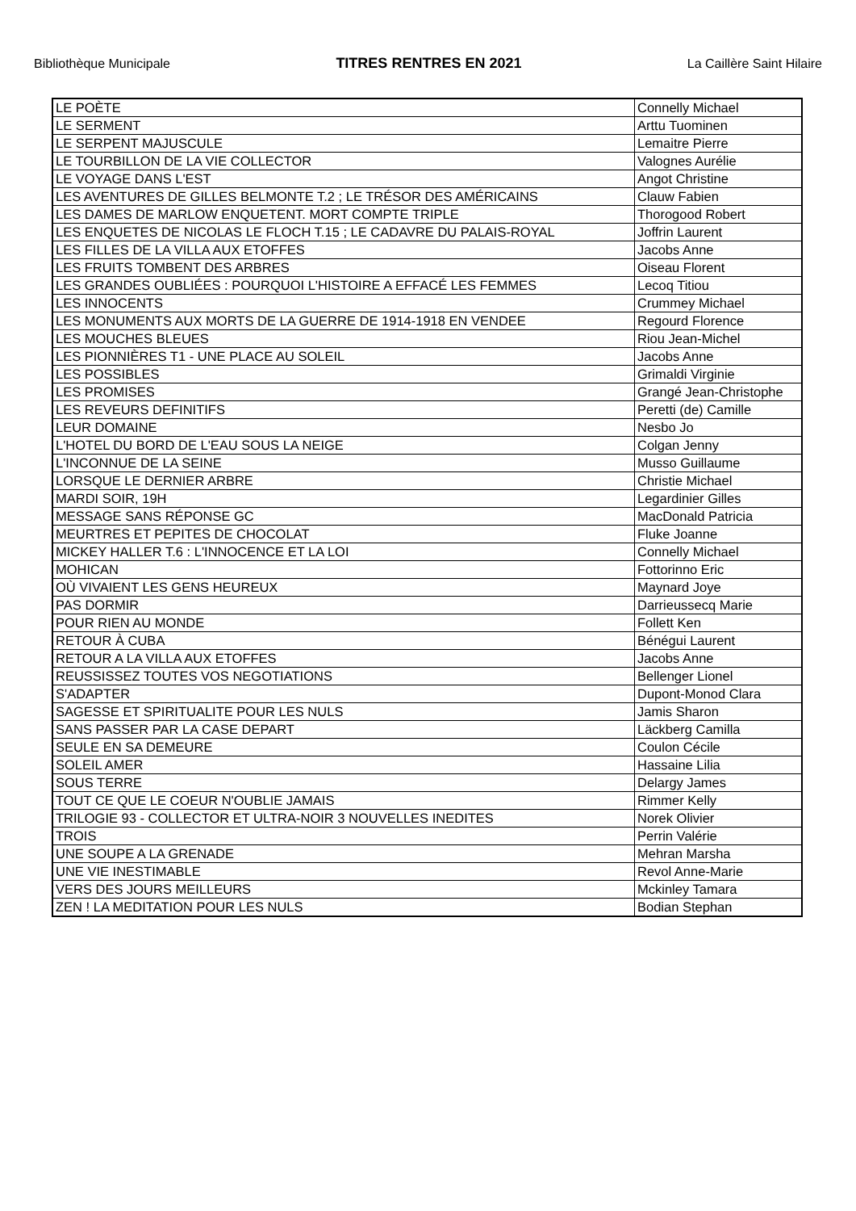Bibliothèque Municipale TITRES RENTRES EN 2021 La Caillère Saint Hilaire
| LE POÈTE | Connelly Michael |
| LE SERMENT | Arttu Tuominen |
| LE SERPENT MAJUSCULE | Lemaitre Pierre |
| LE TOURBILLON DE LA VIE COLLECTOR | Valognes Aurélie |
| LE VOYAGE DANS L'EST | Angot Christine |
| LES AVENTURES DE GILLES BELMONTE T.2 ; LE TRÉSOR DES AMÉRICAINS | Clauw Fabien |
| LES DAMES DE MARLOW ENQUETENT. MORT COMPTE TRIPLE | Thorogood Robert |
| LES ENQUETES DE NICOLAS LE FLOCH T.15 ; LE CADAVRE DU PALAIS-ROYAL | Joffrin Laurent |
| LES FILLES DE LA VILLA AUX ETOFFES | Jacobs Anne |
| LES FRUITS TOMBENT DES ARBRES | Oiseau Florent |
| LES GRANDES OUBLIÉES : POURQUOI L'HISTOIRE A EFFACÉ LES FEMMES | Lecoq Titiou |
| LES INNOCENTS | Crummey Michael |
| LES MONUMENTS AUX MORTS DE LA GUERRE DE 1914-1918 EN VENDEE | Regourd Florence |
| LES MOUCHES BLEUES | Riou Jean-Michel |
| LES PIONNIÈRES T1 - UNE PLACE AU SOLEIL | Jacobs Anne |
| LES POSSIBLES | Grimaldi Virginie |
| LES PROMISES | Grangé Jean-Christophe |
| LES REVEURS DEFINITIFS | Peretti (de) Camille |
| LEUR DOMAINE | Nesbo Jo |
| L'HOTEL DU BORD DE L'EAU SOUS LA NEIGE | Colgan Jenny |
| L'INCONNUE DE LA SEINE | Musso Guillaume |
| LORSQUE LE DERNIER ARBRE | Christie Michael |
| MARDI SOIR, 19H | Legardinier Gilles |
| MESSAGE SANS RÉPONSE GC | MacDonald Patricia |
| MEURTRES ET PEPITES DE CHOCOLAT | Fluke Joanne |
| MICKEY HALLER T.6 : L'INNOCENCE ET LA LOI | Connelly Michael |
| MOHICAN | Fottorinno Eric |
| OÙ VIVAIENT LES GENS HEUREUX | Maynard Joye |
| PAS DORMIR | Darrieussecq Marie |
| POUR RIEN AU MONDE | Follett Ken |
| RETOUR À CUBA | Bénégui Laurent |
| RETOUR A LA VILLA AUX ETOFFES | Jacobs Anne |
| REUSSISSEZ TOUTES VOS NEGOTIATIONS | Bellenger Lionel |
| S'ADAPTER | Dupont-Monod Clara |
| SAGESSE ET SPIRITUALITE POUR LES NULS | Jamis Sharon |
| SANS PASSER PAR LA CASE DEPART | Läckberg Camilla |
| SEULE EN SA DEMEURE | Coulon Cécile |
| SOLEIL AMER | Hassaine Lilia |
| SOUS TERRE | Delargy James |
| TOUT CE QUE LE COEUR N'OUBLIE JAMAIS | Rimmer Kelly |
| TRILOGIE 93 - COLLECTOR ET ULTRA-NOIR 3 NOUVELLES INEDITES | Norek Olivier |
| TROIS | Perrin Valérie |
| UNE SOUPE A LA GRENADE | Mehran Marsha |
| UNE VIE INESTIMABLE | Revol Anne-Marie |
| VERS DES JOURS MEILLEURS | Mckinley Tamara |
| ZEN ! LA MEDITATION POUR LES NULS | Bodian Stephan |